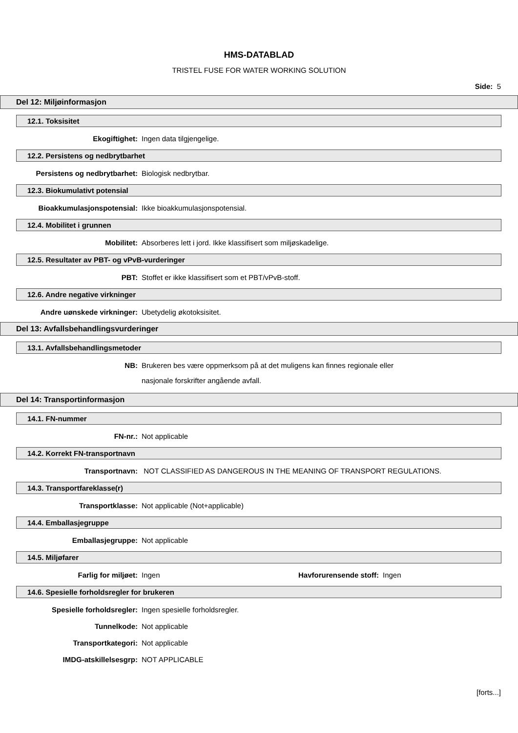HMS-DATABLAD
TRISTEL FUSE FOR WATER WORKING SOLUTION
Side: 5
Del 12: Miljøinformasjon
12.1. Toksisitet
Ekogiftighet: Ingen data tilgjengelige.
12.2. Persistens og nedbrytbarhet
Persistens og nedbrytbarhet: Biologisk nedbrytbar.
12.3. Biokumulativt potensial
Bioakkumulasjonspotensial: Ikke bioakkumulasjonspotensial.
12.4. Mobilitet i grunnen
Mobilitet: Absorberes lett i jord. Ikke klassifisert som miljøskadelige.
12.5. Resultater av PBT- og vPvB-vurderinger
PBT: Stoffet er ikke klassifisert som et PBT/vPvB-stoff.
12.6. Andre negative virkninger
Andre uønskede virkninger: Ubetydelig økotoksisitet.
Del 13: Avfallsbehandlingsvurderinger
13.1. Avfallsbehandlingsmetoder
NB:
Brukeren bes være oppmerksom på at det muligens kan finnes regionale eller
nasjonale forskrifter angående avfall.
Del 14: Transportinformasjon
14.1. FN-nummer
FN-nr.: Not applicable
14.2. Korrekt FN-transportnavn
Transportnavn: NOT CLASSIFIED AS DANGEROUS IN THE MEANING OF TRANSPORT REGULATIONS.
14.3. Transportfareklasse(r)
Transportklasse: Not applicable (Not+applicable)
14.4. Emballasjegruppe
Emballasjegruppe: Not applicable
14.5. Miljøfarer
Farlig for miljøet: Ingen Havforurensende stoff:
Ingen
14.6. Spesielle forholdsregler for brukeren
Spesielle forholdsregler: Ingen spesielle forholdsregler.
Tunnelkode: Not applicable
Transportkategori: Not applicable
IMDG-atskillelsesgrp: NOT APPLICABLE
[forts...]